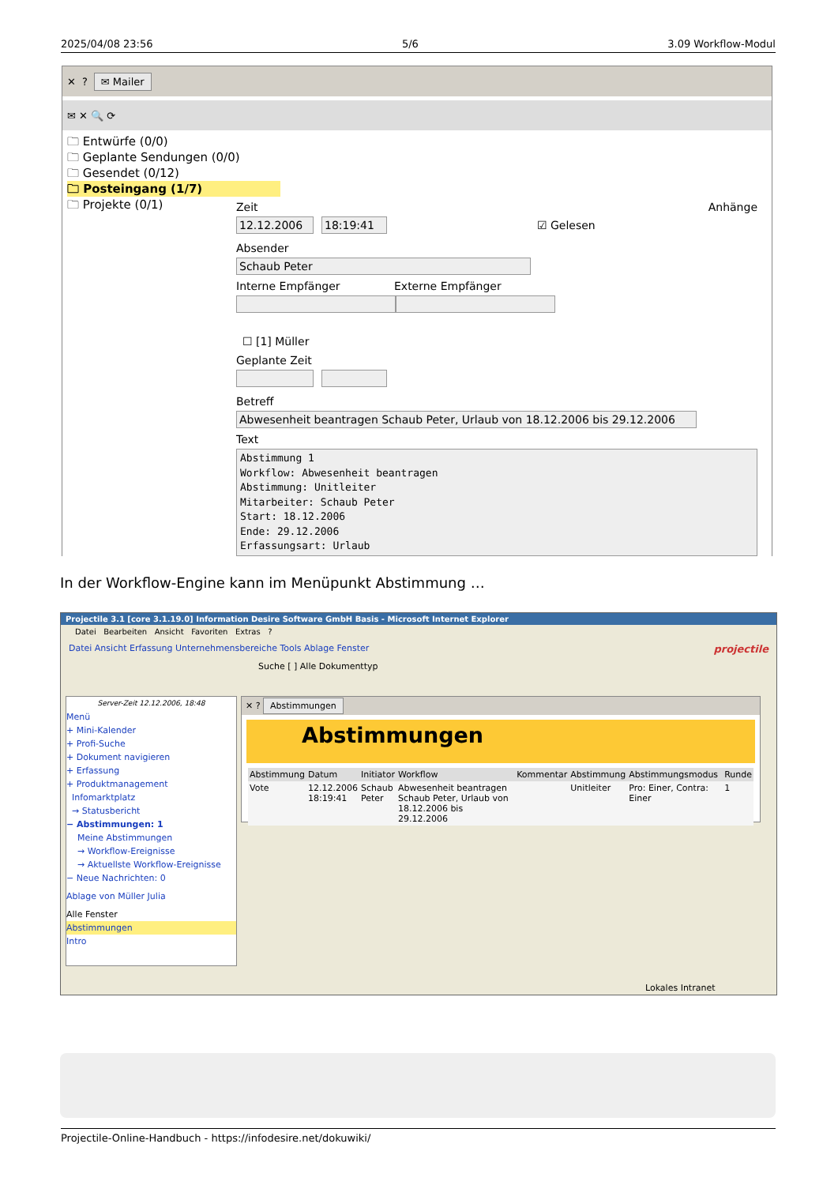2025/04/08 23:56 5/6 3.09 Workflow-Modul
✕? ✉ Mailer
✉ ✕ 🔍 ⟳
🗀 Entwürfe (0/0)
🗀 Geplante Sendungen (0/0)
🗀 Gesendet (0/12)
🗀 Posteingang (1/7)
🗀 Projekte (0/1)
Zeit Anhänge
12.12.2006 18:19:41
☑ Gelesen
Absender
Schaub Peter
Interne Empfänger Externe Empfänger
☐ [1] Müller
Geplante Zeit
Betreff
Abwesenheit beantragen Schaub Peter, Urlaub von 18.12.2006 bis 29.12.2006
Text
Abstimmung 1
Workflow: Abwesenheit beantragen
Abstimmung: Unitleiter
Mitarbeiter: Schaub Peter
Start: 18.12.2006
Ende: 29.12.2006
Erfassungsart: Urlaub
In der Workflow-Engine kann im Menüpunkt Abstimmung …
Projectile 3.1 [core 3.1.19.0] Information Desire Software GmbH Basis - Microsoft Internet Explorer
Datei Bearbeiten Ansicht Favoriten Extras ?
Datei Ansicht Erfassung Unternehmensbereiche Tools Ablage Fenster projectile
Suche [ ] Alle Dokumenttyp
Server-Zeit 12.12.2006, 18:48
Menü
+ Mini-Kalender
+ Profi-Suche
+ Dokument navigieren
+ Erfassung
+ Produktmanagement
Infomarktplatz
→ Statusbericht
− Abstimmungen: 1
Meine Abstimmungen
→ Workflow-Ereignisse
→ Aktuellste Workflow-Ereignisse
− Neue Nachrichten: 0
Ablage von Müller Julia
Alle Fenster
Abstimmungen
Intro
✕ ? Abstimmungen
Abstimmungen
| Abstimmung | Datum | Initiator | Workflow | Kommentar | Abstimmung | Abstimmungsmodus | Runde |
| --- | --- | --- | --- | --- | --- | --- | --- |
| Vote | 12.12.2006 18:19:41 | Schaub Peter | Abwesenheit beantragen Schaub Peter, Urlaub von 18.12.2006 bis 29.12.2006 | | Unitleiter | Pro: Einer, Contra: Einer | 1 |
Lokales Intranet
Projectile-Online-Handbuch - https://infodesire.net/dokuwiki/